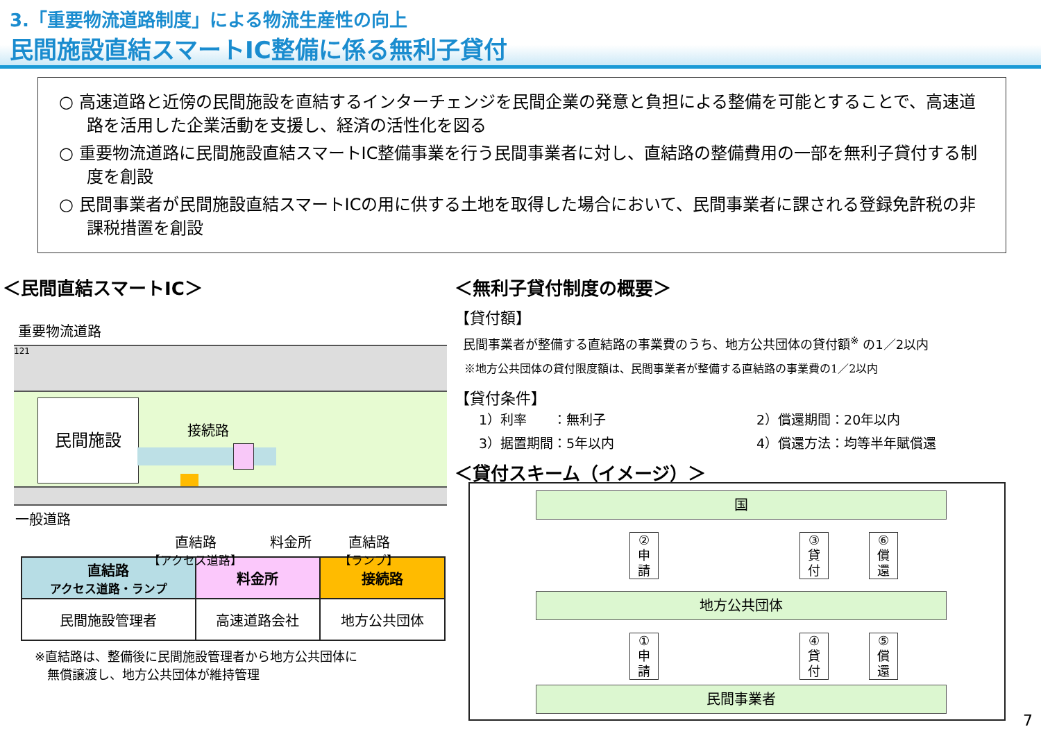3.「重要物流道路制度」による物流生産性の向上
民間施設直結スマートIC整備に係る無利子貸付
○ 高速道路と近傍の民間施設を直結するインターチェンジを民間企業の発意と負担による整備を可能とすることで、高速道路を活用した企業活動を支援し、経済の活性化を図る
○ 重要物流道路に民間施設直結スマートIC整備事業を行う民間事業者に対し、直結路の整備費用の一部を無利子貸付する制度を創設
○ 民間事業者が民間施設直結スマートICの用に供する土地を取得した場合において、民間事業者に課される登録免許税の非課税措置を創設
＜民間直結スマートIC＞
重要物流道路
121
民間施設
接続路
一般道路
直結路
【アクセス道路】 料金所 直結路
【ランプ】
| 直結路 アクセス道路・ランプ | 料金所 | 接続路 |
| --- | --- | --- |
| 民間施設管理者 | 高速道路会社 | 地方公共団体 |
※直結路は、整備後に民間施設管理者から地方公共団体に
　無償譲渡し、地方公共団体が維持管理
＜無利子貸付制度の概要＞
【貸付額】
民間事業者が整備する直結路の事業費のうち、地方公共団体の貸付額<sup>※</sup> の1／2以内
※地方公共団体の貸付限度額は、民間事業者が整備する直結路の事業費の1／2以内
【貸付条件】
1）利率　　：無利子 2）償還期間：20年以内 3）据置期間：5年以内 4）償還方法：均等半年賦償還
＜貸付スキーム（イメージ）＞
国
②
申
請
③
貸
付
⑥
償
還
地方公共団体
①
申
請
④
貸
付
⑤
償
還
民間事業者
7